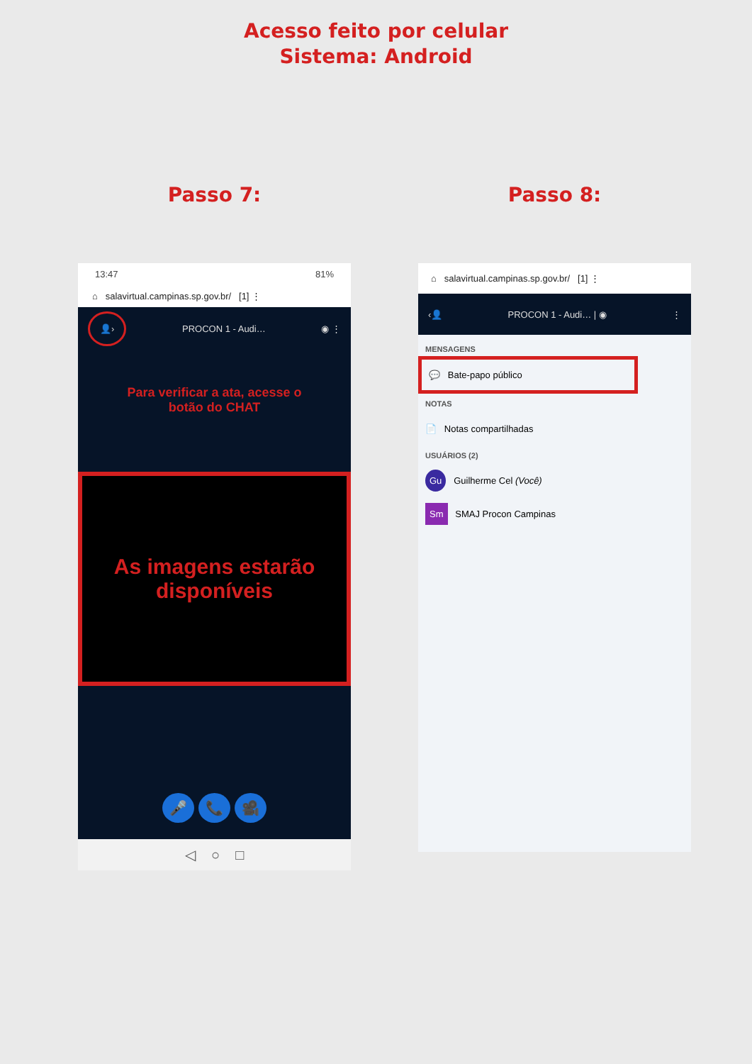Acesso feito por celular
Sistema: Android
Passo 7:
13:47 81%
⌂ salavirtual.campinas.sp.gov.br/ [1] ⋮
👤› PROCON 1 - Audi… ◉ ⋮
Para verificar a ata, acesse o
botão do CHAT
As imagens estarão
disponíveis
🎤 📞 🎥
◁ ○ □
Passo 8:
⌂ salavirtual.campinas.sp.gov.br/ [1] ⋮
‹👤 PROCON 1 - Audi… | ◉ ⋮
MENSAGENS
💬 Bate-papo público
NOTAS
📄 Notas compartilhadas
USUÁRIOS (2)
Gu Guilherme Cel (Você)
Sm SMAJ Procon Campinas